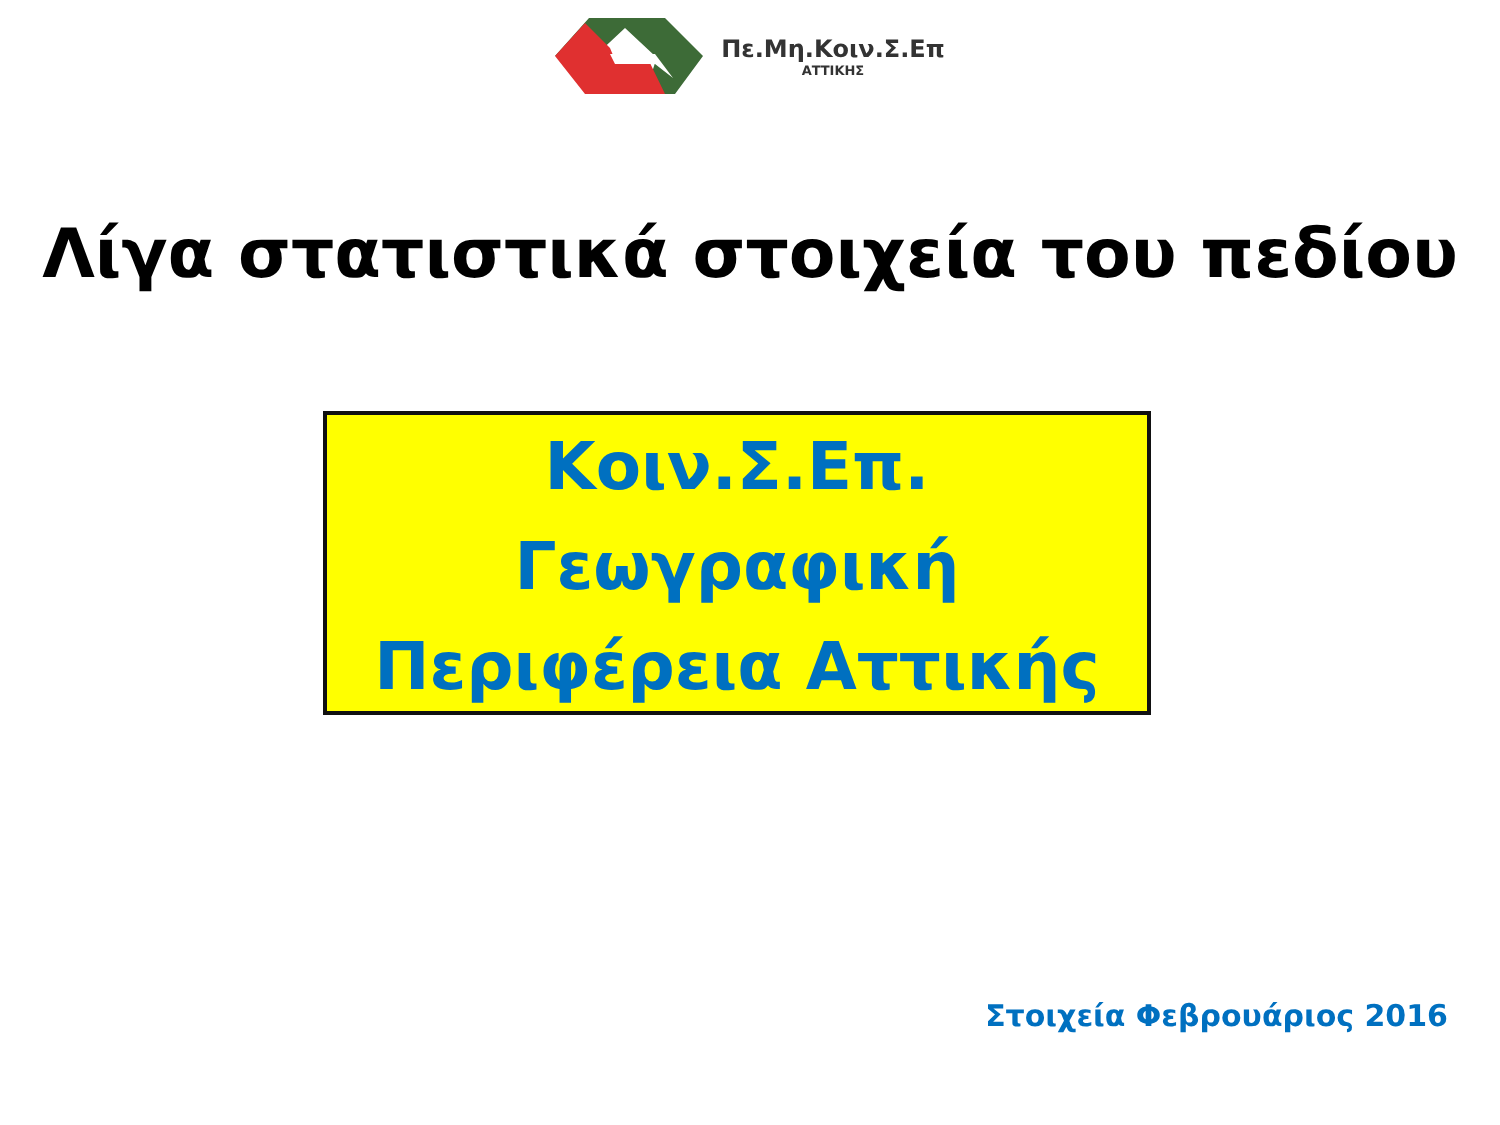Πε.Μη.Κοιν.Σ.Επ
ΑΤΤΙΚΗΣ
Λίγα στατιστικά στοιχεία του πεδίου
Κοιν.Σ.Επ.
Γεωγραφική
Περιφέρεια Αττικής
Στοιχεία Φεβρουάριος 2016